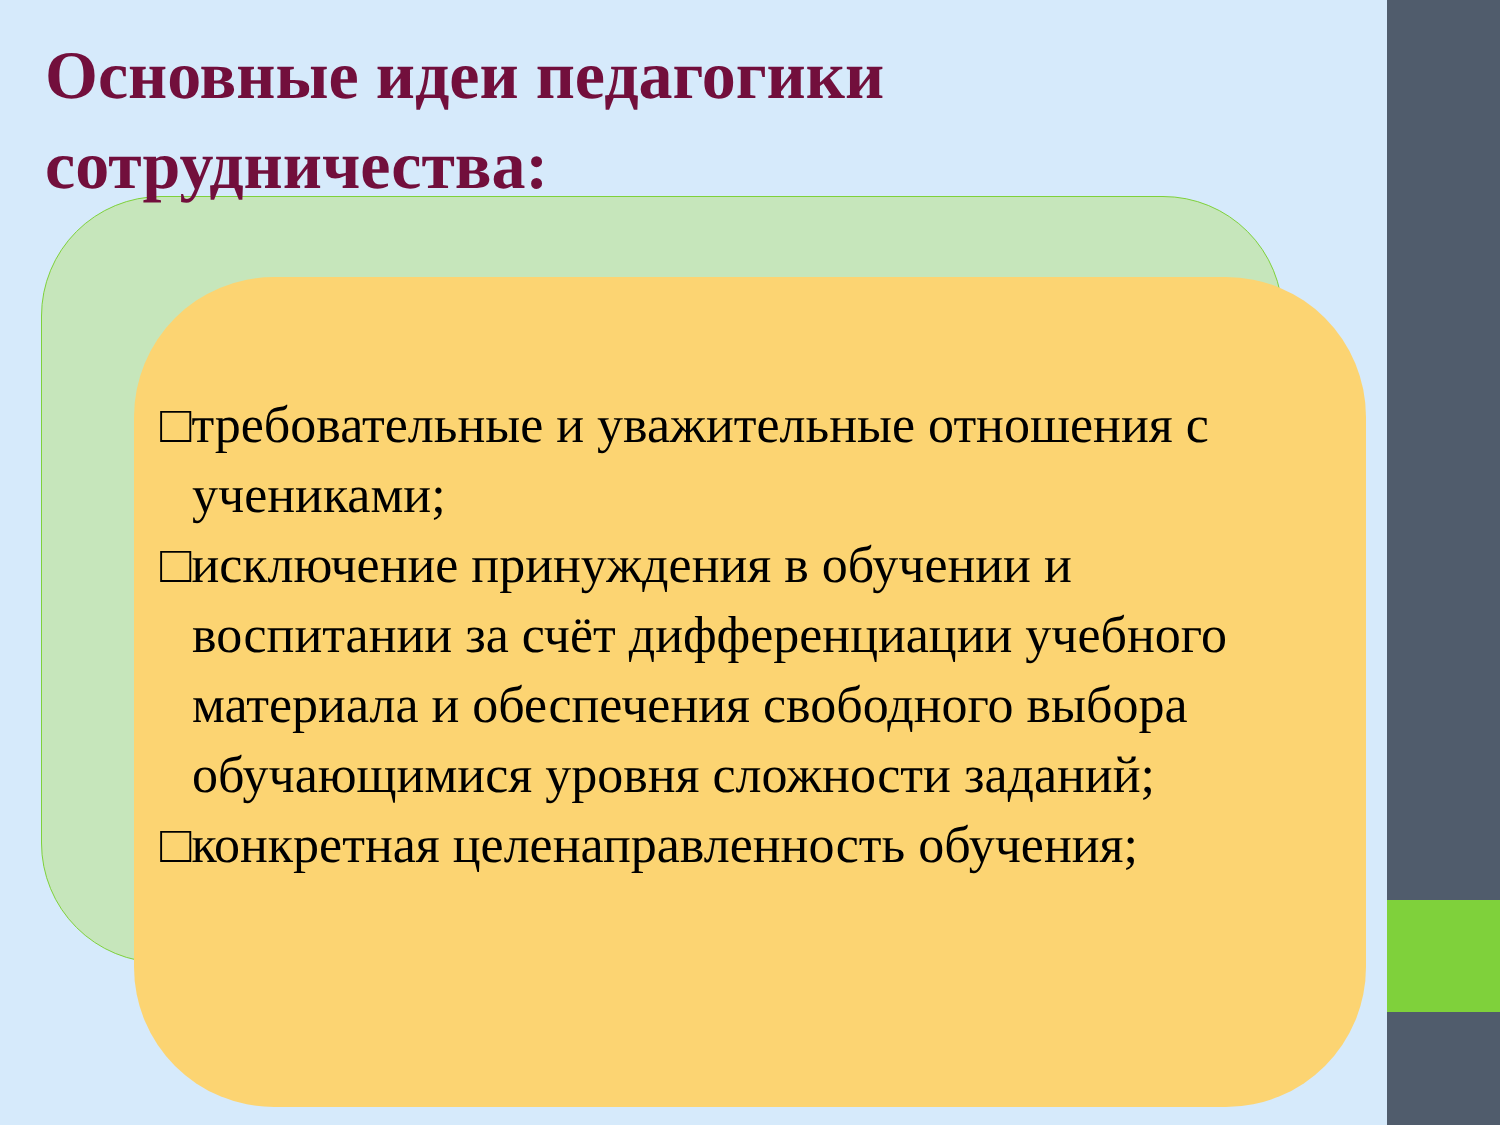Основные идеи педагогики
сотрудничества:
□требовательные и уважительные отношения с учениками;
□исключение принуждения в обучении и воспитании за счёт дифференциации учебного материала и обеспечения свободного выбора обучающимися уровня сложности заданий;
□конкретная целенаправленность обучения;